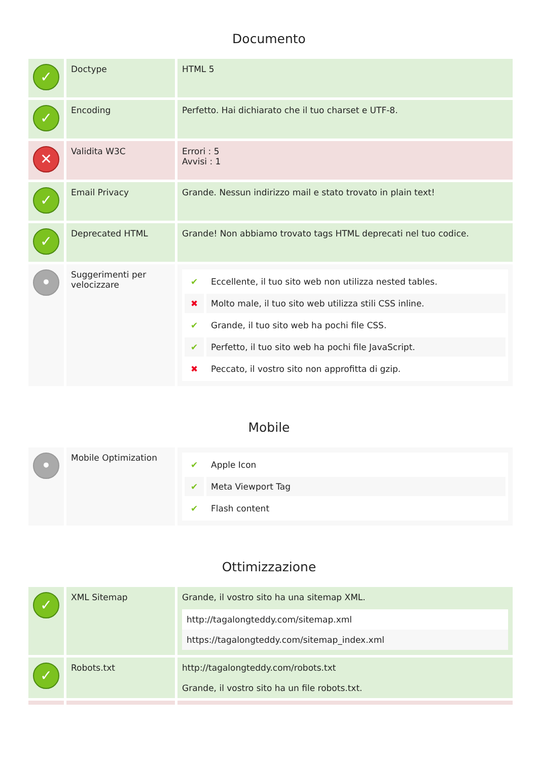Documento
| ✓ | Doctype | HTML 5 |
| ✓ | Encoding | Perfetto. Hai dichiarato che il tuo charset e UTF-8. |
| ✕ | Validita W3C | Errori : 5 Avvisi : 1 |
| ✓ | Email Privacy | Grande. Nessun indirizzo mail e stato trovato in plain text! |
| ✓ | Deprecated HTML | Grande! Non abbiamo trovato tags HTML deprecati nel tuo codice. |
| • | Suggerimenti per velocizzare | / ✔ / Eccellente, il tuo sito web non utilizza nested tables. / / ✖ / Molto male, il tuo sito web utilizza stili CSS inline. / / ✔ / Grande, il tuo sito web ha pochi file CSS. / / ✔ / Perfetto, il tuo sito web ha pochi file JavaScript. / / ✖ / Peccato, il vostro sito non approfitta di gzip. / |
Mobile
| • | Mobile Optimization | / ✔ / Apple Icon / / ✔ / Meta Viewport Tag / / ✔ / Flash content / |
Ottimizzazione
| ✓ | XML Sitemap | Grande, il vostro sito ha una sitemap XML. http://tagalongteddy.com/sitemap.xml https://tagalongteddy.com/sitemap_index.xml |
| ✓ | Robots.txt | http://tagalongteddy.com/robots.txt Grande, il vostro sito ha un file robots.txt. |